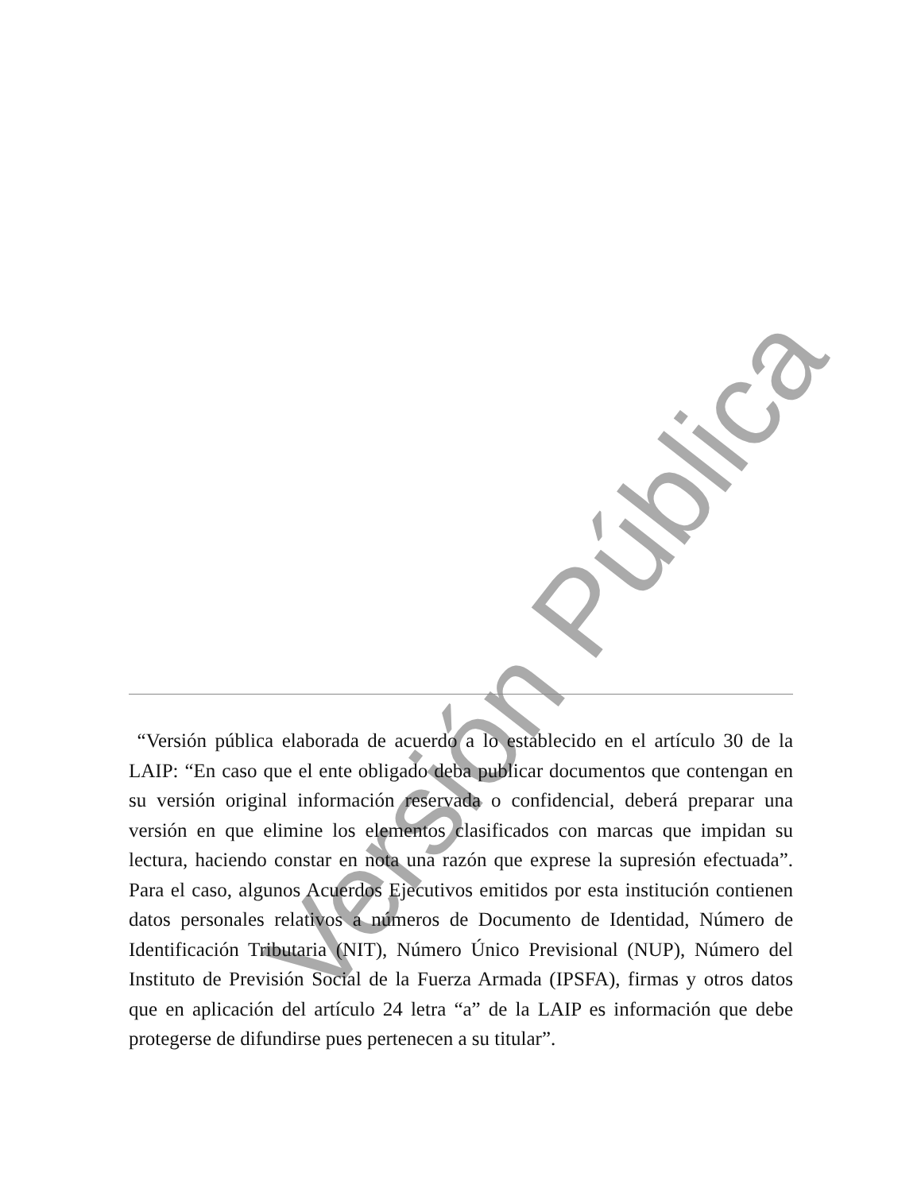Versión Pública
“Versión pública elaborada de acuerdo a lo establecido en el artículo 30 de la LAIP: “En caso que el ente obligado deba publicar documentos que contengan en su versión original información reservada o confidencial, deberá preparar una versión en que elimine los elementos clasificados con marcas que impidan su lectura, haciendo constar en nota una razón que exprese la supresión efectuada”. Para el caso, algunos Acuerdos Ejecutivos emitidos por esta institución contienen datos personales relativos a números de Documento de Identidad, Número de Identificación Tributaria (NIT), Número Único Previsional (NUP), Número del Instituto de Previsión Social de la Fuerza Armada (IPSFA), firmas y otros datos que en aplicación del artículo 24 letra “a” de la LAIP es información que debe protegerse de difundirse pues pertenecen a su titular”.